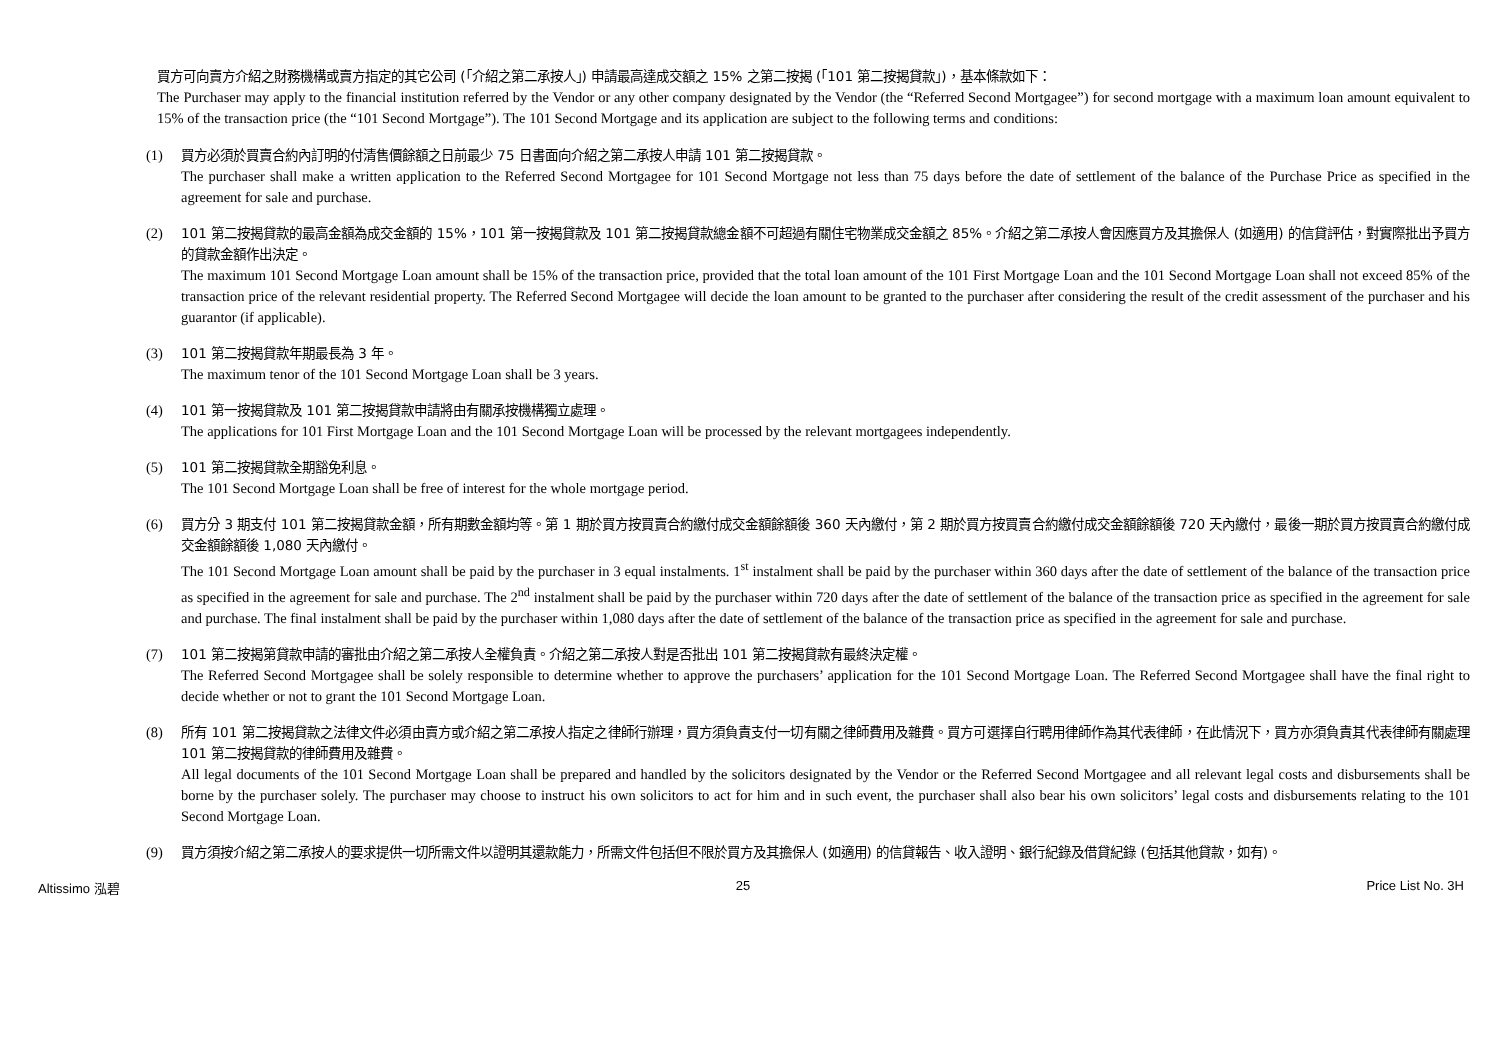買方可向賣方介紹之財務機構或賣方指定的其它公司 (「介紹之第二承按人」) 申請最高達成交額之 15% 之第二按揭 (「101 第二按揭貸款」)，基本條款如下：
The Purchaser may apply to the financial institution referred by the Vendor or any other company designated by the Vendor (the “Referred Second Mortgagee”) for second mortgage with a maximum loan amount equivalent to 15% of the transaction price (the “101 Second Mortgage”). The 101 Second Mortgage and its application are subject to the following terms and conditions:
(1) 買方必須於買賣合約內訂明的付清售價餘額之日前最少 75 日書面向介紹之第二承按人申請 101 第二按揭貸款。
The purchaser shall make a written application to the Referred Second Mortgagee for 101 Second Mortgage not less than 75 days before the date of settlement of the balance of the Purchase Price as specified in the agreement for sale and purchase.
(2) 101 第二按揭貸款的最高金額為成交金額的 15%，101 第一按揭貸款及 101 第二按揭貸款總金額不可超過有關住宅物業成交金額之 85%。介紹之第二承按人會因應買方及其擔保人 (如適用) 的信貸評估，對實際批出予買方的貸款金額作出決定。
The maximum 101 Second Mortgage Loan amount shall be 15% of the transaction price, provided that the total loan amount of the 101 First Mortgage Loan and the 101 Second Mortgage Loan shall not exceed 85% of the transaction price of the relevant residential property. The Referred Second Mortgagee will decide the loan amount to be granted to the purchaser after considering the result of the credit assessment of the purchaser and his guarantor (if applicable).
(3) 101 第二按揭貸款年期最長為 3 年。
The maximum tenor of the 101 Second Mortgage Loan shall be 3 years.
(4) 101 第一按揭貸款及 101 第二按揭貸款申請將由有關承按機構獨立處理。
The applications for 101 First Mortgage Loan and the 101 Second Mortgage Loan will be processed by the relevant mortgagees independently.
(5) 101 第二按揭貸款全期豁免利息。
The 101 Second Mortgage Loan shall be free of interest for the whole mortgage period.
(6) 買方分 3 期支付 101 第二按揭貸款金額，所有期數金額均等。第 1 期於買方按買賣合約繳付成交金額餘額後 360 天內繳付，第 2 期於買方按買賣合約繳付成交金額餘額後 720 天內繳付，最後一期於買方按買賣合約繳付成交金額餘額後 1,080 天內繳付。
The 101 Second Mortgage Loan amount shall be paid by the purchaser in 3 equal instalments. 1<sup>st</sup> instalment shall be paid by the purchaser within 360 days after the date of settlement of the balance of the transaction price as specified in the agreement for sale and purchase. The 2<sup>nd</sup> instalment shall be paid by the purchaser within 720 days after the date of settlement of the balance of the transaction price as specified in the agreement for sale and purchase. The final instalment shall be paid by the purchaser within 1,080 days after the date of settlement of the balance of the transaction price as specified in the agreement for sale and purchase.
(7) 101 第二按揭第貸款申請的審批由介紹之第二承按人全權負責。介紹之第二承按人對是否批出 101 第二按揭貸款有最終決定權。
The Referred Second Mortgagee shall be solely responsible to determine whether to approve the purchasers’ application for the 101 Second Mortgage Loan. The Referred Second Mortgagee shall have the final right to decide whether or not to grant the 101 Second Mortgage Loan.
(8) 所有 101 第二按揭貸款之法律文件必須由賣方或介紹之第二承按人指定之律師行辦理，買方須負責支付一切有關之律師費用及雜費。買方可選擇自行聘用律師作為其代表律師，在此情況下，買方亦須負責其代表律師有關處理 101 第二按揭貸款的律師費用及雜費。
All legal documents of the 101 Second Mortgage Loan shall be prepared and handled by the solicitors designated by the Vendor or the Referred Second Mortgagee and all relevant legal costs and disbursements shall be borne by the purchaser solely. The purchaser may choose to instruct his own solicitors to act for him and in such event, the purchaser shall also bear his own solicitors’ legal costs and disbursements relating to the 101 Second Mortgage Loan.
(9) 買方須按介紹之第二承按人的要求提供一切所需文件以證明其還款能力，所需文件包括但不限於買方及其擔保人 (如適用) 的信貸報告、收入證明、銀行紀錄及借貸紀錄 (包括其他貸款，如有)。
Altissimo 泓碧 25 Price List No. 3H